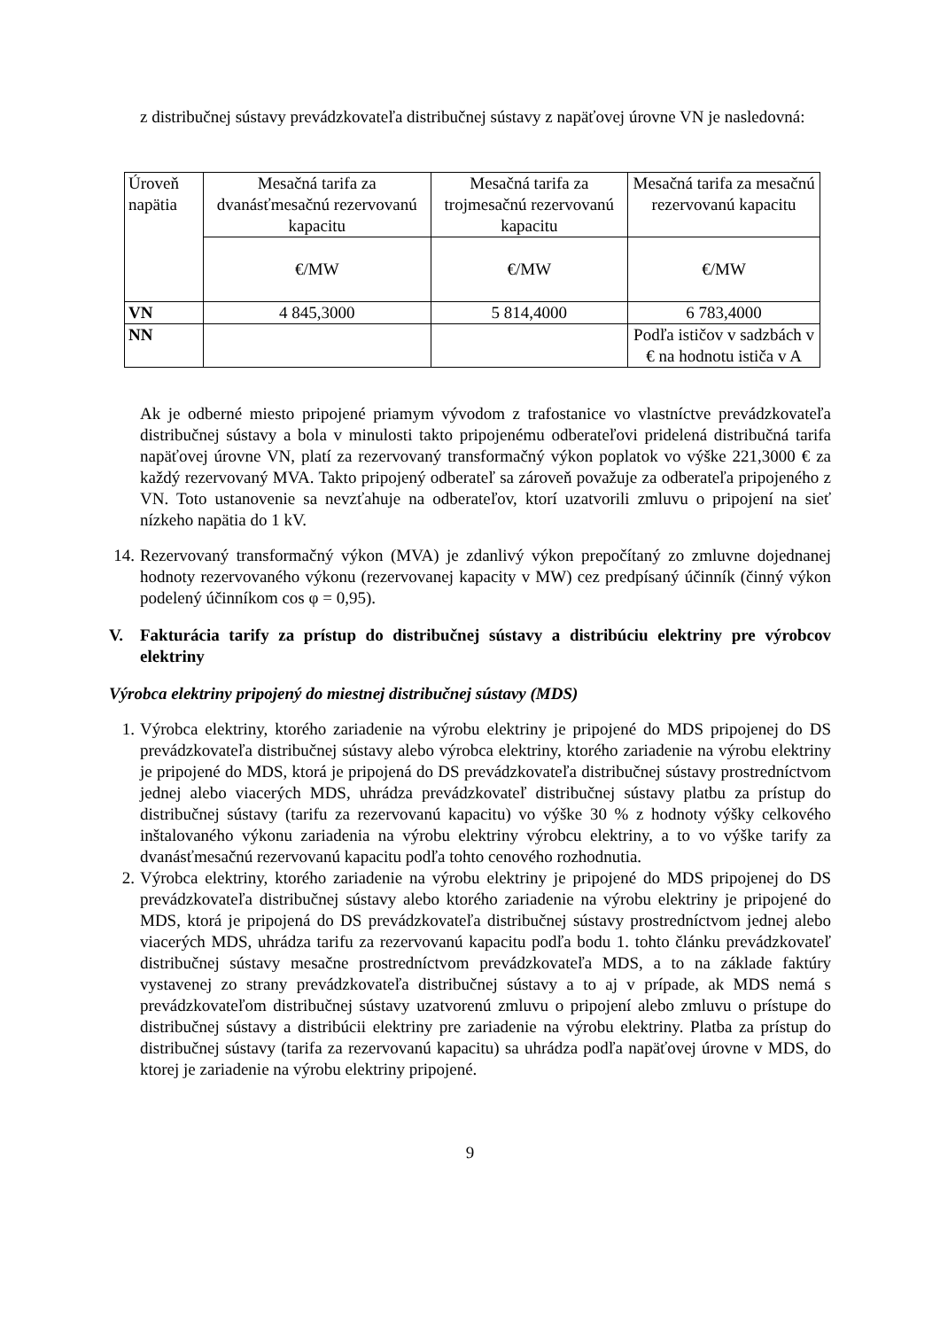z distribučnej sústavy prevádzkovateľa distribučnej sústavy z napäťovej úrovne VN je nasledovná:
| Úroveň napätia | Mesačná tarifa za dvanásťmesačnú rezervovanú kapacitu | Mesačná tarifa za trojmesačnú rezervovanú kapacitu | Mesačná tarifa za mesačnú rezervovanú kapacitu |
| | €/MW | €/MW | €/MW |
| VN | 4 845,3000 | 5 814,4000 | 6 783,4000 |
| NN | | | Podľa ističov v sadzbách v € na hodnotu ističa v A |
Ak je odberné miesto pripojené priamym vývodom z trafostanice vo vlastníctve prevádzkovateľa distribučnej sústavy a bola v minulosti takto pripojenému odberateľovi pridelená distribučná tarifa napäťovej úrovne VN, platí za rezervovaný transformačný výkon poplatok vo výške 221,3000 € za každý rezervovaný MVA. Takto pripojený odberateľ sa zároveň považuje za odberateľa pripojeného z VN. Toto ustanovenie sa nevzťahuje na odberateľov, ktorí uzatvorili zmluvu o pripojení na sieť nízkeho napätia do 1 kV.
14. Rezervovaný transformačný výkon (MVA) je zdanlivý výkon prepočítaný zo zmluvne dojednanej hodnoty rezervovaného výkonu (rezervovanej kapacity v MW) cez predpísaný účinník (činný výkon podelený účinníkom cos φ = 0,95).
V. Fakturácia tarify za prístup do distribučnej sústavy a distribúciu elektriny pre výrobcov elektriny
Výrobca elektriny pripojený do miestnej distribučnej sústavy (MDS)
1. Výrobca elektriny, ktorého zariadenie na výrobu elektriny je pripojené do MDS pripojenej do DS prevádzkovateľa distribučnej sústavy alebo výrobca elektriny, ktorého zariadenie na výrobu elektriny je pripojené do MDS, ktorá je pripojená do DS prevádzkovateľa distribučnej sústavy prostredníctvom jednej alebo viacerých MDS, uhrádza prevádzkovateľ distribučnej sústavy platbu za prístup do distribučnej sústavy (tarifu za rezervovanú kapacitu) vo výške 30 % z hodnoty výšky celkového inštalovaného výkonu zariadenia na výrobu elektriny výrobcu elektriny, a to vo výške tarify za dvanásťmesačnú rezervovanú kapacitu podľa tohto cenového rozhodnutia.
2. Výrobca elektriny, ktorého zariadenie na výrobu elektriny je pripojené do MDS pripojenej do DS prevádzkovateľa distribučnej sústavy alebo ktorého zariadenie na výrobu elektriny je pripojené do MDS, ktorá je pripojená do DS prevádzkovateľa distribučnej sústavy prostredníctvom jednej alebo viacerých MDS, uhrádza tarifu za rezervovanú kapacitu podľa bodu 1. tohto článku prevádzkovateľ distribučnej sústavy mesačne prostredníctvom prevádzkovateľa MDS, a to na základe faktúry vystavenej zo strany prevádzkovateľa distribučnej sústavy a to aj v prípade, ak MDS nemá s prevádzkovateľom distribučnej sústavy uzatvorenú zmluvu o pripojení alebo zmluvu o prístupe do distribučnej sústavy a distribúcii elektriny pre zariadenie na výrobu elektriny. Platba za prístup do distribučnej sústavy (tarifa za rezervovanú kapacitu) sa uhrádza podľa napäťovej úrovne v MDS, do ktorej je zariadenie na výrobu elektriny pripojené.
9